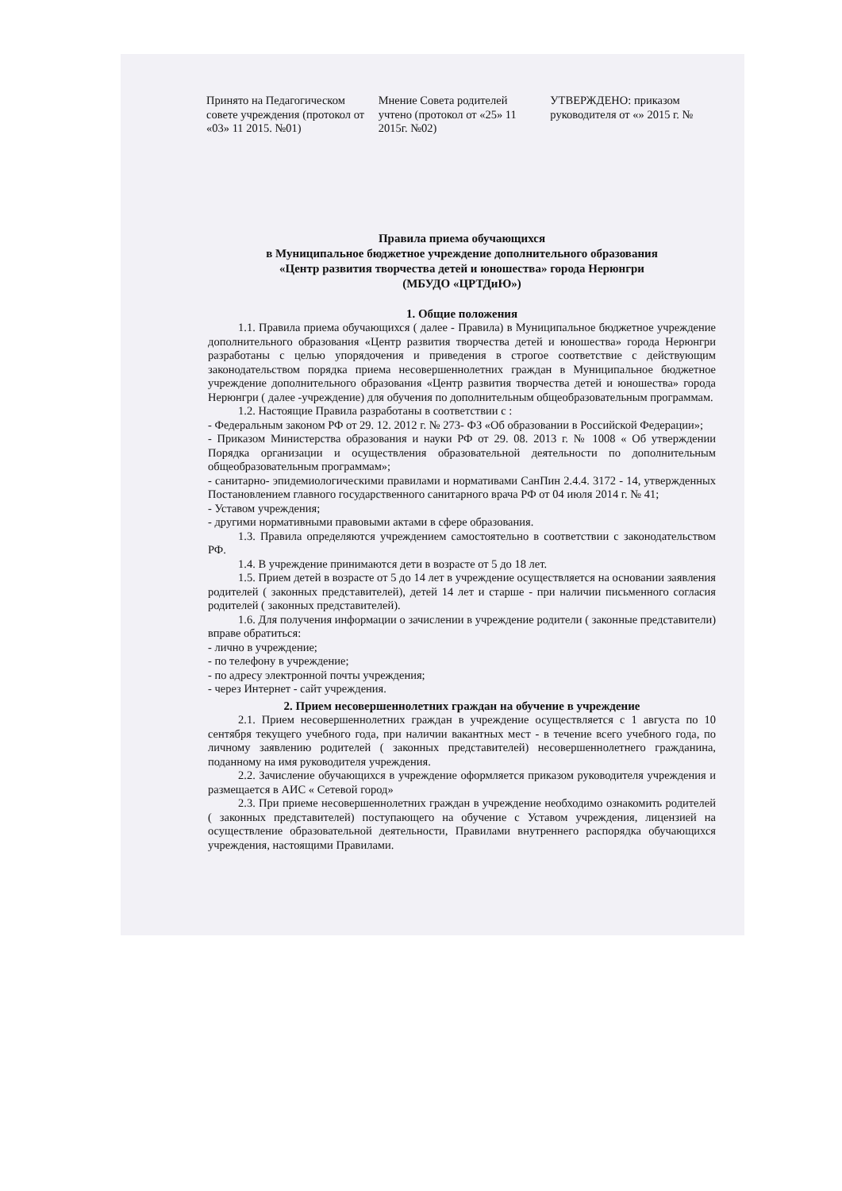Принято на Педагогическом совете учреждения (протокол от «03» 11 2015. №01)
Мнение Совета родителей учтено (протокол от «25» 11 2015г. №02)
УТВЕРЖДЕНО: приказом руководителя от «» 2015 г. №
Правила приема обучающихся
в Муниципальное бюджетное учреждение дополнительного образования
«Центр развития творчества детей и юношества» города Нерюнгри
(МБУДО «ЦРТДиЮ»)
1. Общие положения
1.1. Правила приема обучающихся ( далее - Правила) в Муниципальное бюджетное учреждение дополнительного образования «Центр развития творчества детей и юношества» города Нерюнгри разработаны с целью упорядочения и приведения в строгое соответствие с действующим законодательством порядка приема несовершеннолетних граждан в Муниципальное бюджетное учреждение дополнительного образования «Центр развития творчества детей и юношества» города Нерюнгри ( далее -учреждение) для обучения по дополнительным общеобразовательным программам.
1.2. Настоящие Правила разработаны в соответствии с :
- Федеральным законом РФ от 29. 12. 2012 г. № 273- ФЗ «Об образовании в Российской Федерации»;
- Приказом Министерства образования и науки РФ от 29. 08. 2013 г. № 1008 « Об утверждении Порядка организации и осуществления образовательной деятельности по дополнительным общеобразовательным программам»;
- санитарно- эпидемиологическими правилами и нормативами СанПин 2.4.4. 3172 - 14, утвержденных Постановлением главного государственного санитарного врача РФ от 04 июля 2014 г. № 41;
- Уставом учреждения;
- другими нормативными правовыми актами в сфере образования.
1.3. Правила определяются учреждением самостоятельно в соответствии с законодательством РФ.
1.4. В учреждение принимаются дети в возрасте от 5 до 18 лет.
1.5. Прием детей в возрасте от 5 до 14 лет в учреждение осуществляется на основании заявления родителей ( законных представителей), детей 14 лет и старше - при наличии письменного согласия родителей ( законных представителей).
1.6. Для получения информации о зачислении в учреждение родители ( законные представители) вправе обратиться:
- лично в учреждение;
- по телефону в учреждение;
- по адресу электронной почты учреждения;
- через Интернет - сайт учреждения.
2. Прием несовершеннолетних граждан на обучение в учреждение
2.1. Прием несовершеннолетних граждан в учреждение осуществляется с 1 августа по 10 сентября текущего учебного года, при наличии вакантных мест - в течение всего учебного года, по личному заявлению родителей ( законных представителей) несовершеннолетнего гражданина, поданному на имя руководителя учреждения.
2.2. Зачисление обучающихся в учреждение оформляется приказом руководителя учреждения и размещается в АИС « Сетевой город»
2.3. При приеме несовершеннолетних граждан в учреждение необходимо ознакомить родителей ( законных представителей) поступающего на обучение с Уставом учреждения, лицензией на осуществление образовательной деятельности, Правилами внутреннего распорядка обучающихся учреждения, настоящими Правилами.